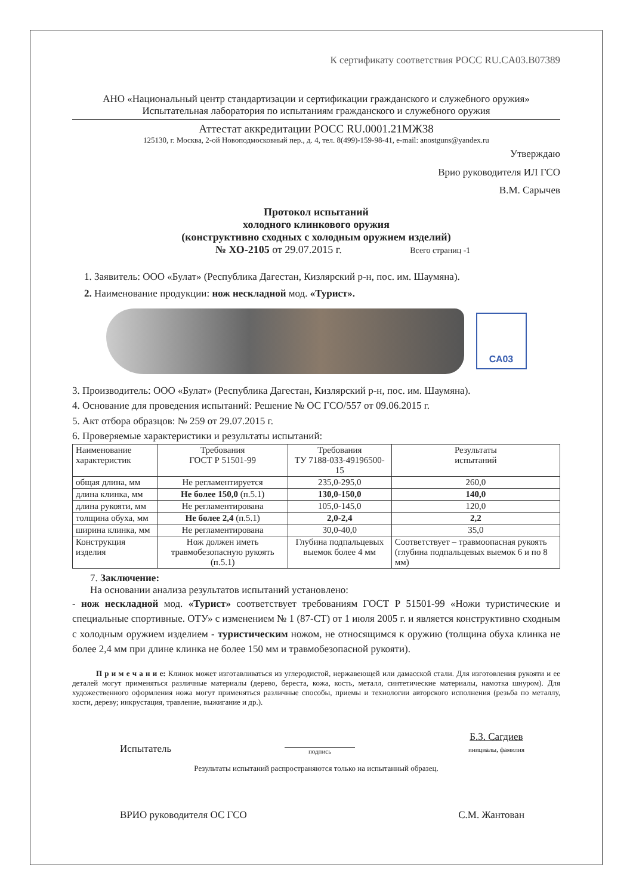К сертификату соответствия РОСС RU.CA03.B07389
АНО «Национальный центр стандартизации и сертификации гражданского и служебного оружия»
Испытательная лаборатория по испытаниям гражданского и служебного оружия
Аттестат аккредитации РОСС RU.0001.21МЖ38
125130, г. Москва, 2-ой Новоподмосковный пер., д. 4, тел. 8(499)-159-98-41, e-mail: anostguns@yandex.ru
Утверждаю
Врио руководителя ИЛ ГСО
В.М. Сарычев
Протокол испытаний
холодного клинкового оружия
(конструктивно сходных с холодным оружием изделий)
№ ХО-2105 от 29.07.2015 г. Всего страниц -1
1. Заявитель: ООО «Булат» (Республика Дагестан, Кизлярский р-н, пос. им. Шаумяна).
2. Наименование продукции: нож нескладной мод. «Турист».
СА03
3. Производитель: ООО «Булат» (Республика Дагестан, Кизлярский р-н, пос. им. Шаумяна).
4. Основание для проведения испытаний: Решение № ОС ГСО/557 от 09.06.2015 г.
5. Акт отбора образцов: № 259 от 29.07.2015 г.
6. Проверяемые характеристики и результаты испытаний:
| Наименование характеристик | Требования ГОСТ Р 51501-99 | Требования ТУ 7188-033-49196500-15 | Результаты испытаний |
| --- | --- | --- | --- |
| общая длина, мм | Не регламентируется | 235,0-295,0 | 260,0 |
| длина клинка, мм | Не более 150,0 (п.5.1) | 130,0-150,0 | 140,0 |
| длина рукояти, мм | Не регламентирована | 105,0-145,0 | 120,0 |
| толщина обуха, мм | Не более 2,4 (п.5.1) | 2,0-2,4 | 2,2 |
| ширина клинка, мм | Не регламентирована | 30,0-40,0 | 35,0 |
| Конструкция изделия | Нож должен иметь травмобезопасную рукоять (п.5.1) | Глубина подпальцевых выемок более 4 мм | Соответствует – травмоопасная рукоять (глубина подпальцевых выемок 6 и по 8 мм) |
7. Заключение:
На основании анализа результатов испытаний установлено:
- нож нескладной мод. «Турист» соответствует требованиям ГОСТ Р 51501-99 «Ножи туристические и специальные спортивные. ОТУ» с изменением № 1 (87-СТ) от 1 июля 2005 г. и является конструктивно сходным с холодным оружием изделием - туристическим ножом, не относящимся к оружию (толщина обуха клинка не более 2,4 мм при длине клинка не более 150 мм и травмобезопасной рукояти).
П р и м е ч а н и е: Клинок может изготавливаться из углеродистой, нержавеющей или дамасской стали. Для изготовления рукояти и ее деталей могут применяться различные материалы (дерево, береста, кожа, кость, металл, синтетические материалы, намотка шнуром). Для художественного оформления ножа могут применяться различные способы, приемы и технологии авторского исполнения (резьба по металлу, кости, дереву; инкрустация, травление, выжигание и др.).
Испытатель подпись Б.З. Сагдиев
инициалы, фамилия
Результаты испытаний распространяются только на испытанный образец.
ВРИО руководителя ОС ГСО С.М. Жантован